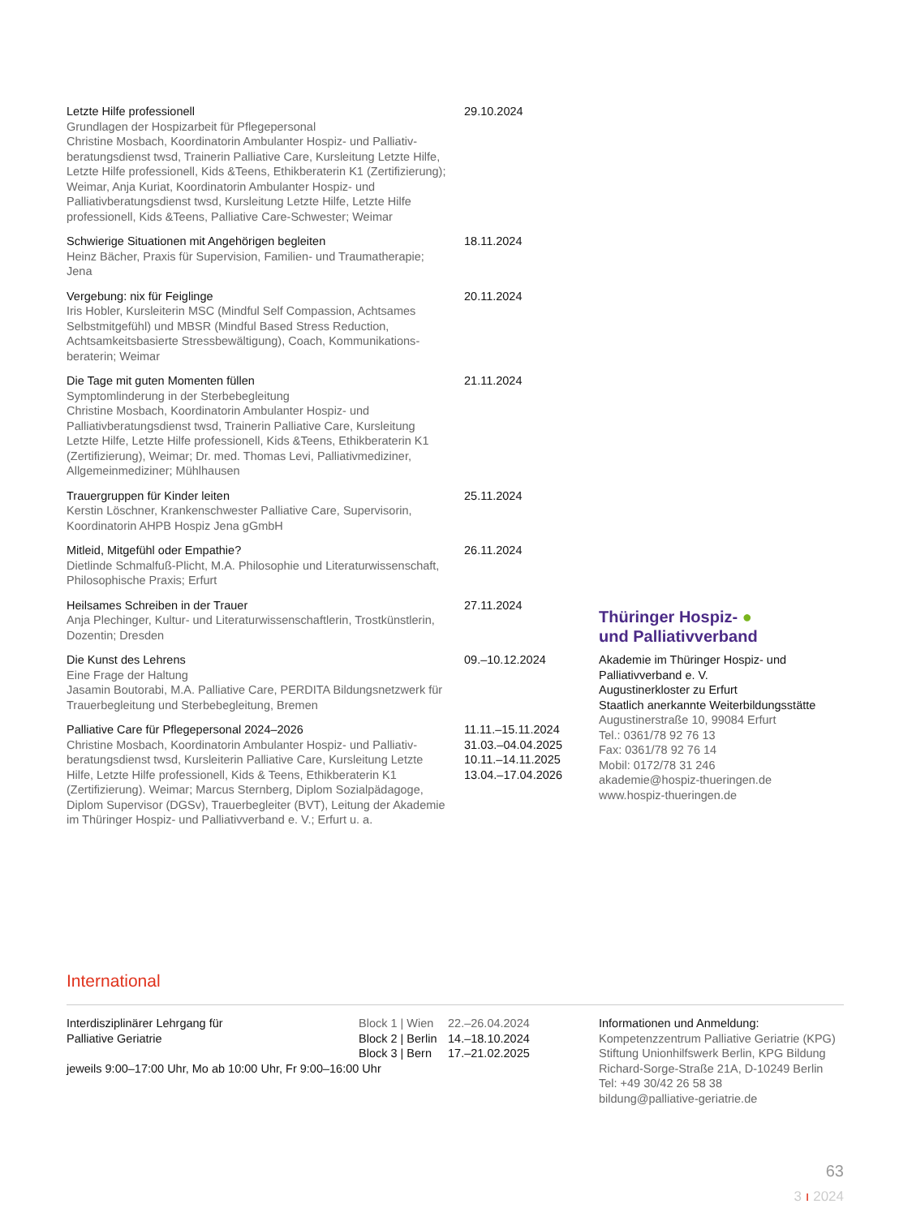Letzte Hilfe professionell
Grundlagen der Hospizarbeit für Pflegepersonal
Christine Mosbach, Koordinatorin Ambulanter Hospiz- und Palliativ­beratungsdienst twsd, Trainerin Palliative Care, Kursleitung Letzte Hilfe, Letzte Hilfe professionell, Kids &Teens, Ethikberaterin K1 (Zertifizierung); Weimar, Anja Kuriat, Koordinatorin Ambulanter Hospiz- und Palliativberatungsdienst twsd, Kursleitung Letzte Hilfe, Letzte Hilfe professionell, Kids &Teens, Palliative Care-Schwester; Weimar
29.10.2024
Schwierige Situationen mit Angehörigen begleiten
Heinz Bächer, Praxis für Supervision, Familien- und Traumatherapie; Jena
18.11.2024
Vergebung: nix für Feiglinge
Iris Hobler, Kursleiterin MSC (Mindful Self Compassion, Achtsames Selbstmitgefühl) und MBSR (Mindful Based Stress Reduction, Achtsamkeitsbasierte Stressbewältigung), Coach, Kommunikations­beraterin; Weimar
20.11.2024
Die Tage mit guten Momenten füllen
Symptomlinderung in der Sterbebegleitung
Christine Mosbach, Koordinatorin Ambulanter Hospiz- und Palliativberatungsdienst twsd, Trainerin Palliative Care, Kursleitung Letzte Hilfe, Letzte Hilfe professionell, Kids &Teens, Ethikberaterin K1 (Zertifizierung), Weimar; Dr. med. Thomas Levi, Palliativmediziner, Allgemein­mediziner; Mühlhausen
21.11.2024
Trauergruppen für Kinder leiten
Kerstin Löschner, Krankenschwester Palliative Care, Supervisorin, Koordinatorin AHPB Hospiz Jena gGmbH
25.11.2024
Mitleid, Mitgefühl oder Empathie?
Dietlinde Schmalfuß-Plicht, M.A. Philosophie und Literaturwissen­schaft, Philosophische Praxis; Erfurt
26.11.2024
Heilsames Schreiben in der Trauer
Anja Plechinger, Kultur- und Literaturwissenschaftlerin, Trostkünstlerin, Dozentin; Dresden
27.11.2024
Die Kunst des Lehrens
Eine Frage der Haltung
Jasamin Boutorabi, M.A. Palliative Care, PERDITA Bildungsnetzwerk für Trauerbegleitung und Sterbebegleitung, Bremen
09.–10.12.2024
Palliative Care für Pflegepersonal 2024–2026
Christine Mosbach, Koordinatorin Ambulanter Hospiz- und Palliativ­beratungsdienst twsd, Kursleiterin Palliative Care, Kursleitung Letzte Hilfe, Letzte Hilfe professionell, Kids & Teens, Ethikberaterin K1 (Zertifizierung). Weimar; Marcus Sternberg, Diplom Sozialpädagoge, Diplom Supervisor (DGSv), Trauerbegleiter (BVT), Leitung der Akademie im Thüringer Hospiz- und Palliativverband e. V.; Erfurt u. a.
11.11.–15.11.2024
31.03.–04.04.2025
10.11.–14.11.2025
13.04.–17.04.2026
Thüringer Hospiz- ●
und Palliativverband
Akademie im Thüringer Hospiz- und Palliativverband e. V.
Augustinerkloster zu Erfurt
Staatlich anerkannte Weiterbildungsstätte
Augustinerstraße 10, 99084 Erfurt
Tel.: 0361/78 92 76 13
Fax: 0361/78 92 76 14
Mobil: 0172/78 31 246
akademie@hospiz-thueringen.de
www.hospiz-thueringen.de
International
Interdisziplinärer Lehrgang für
Palliative Geriatrie
Block 1 | Wien
Block 2 | Berlin
Block 3 | Bern
22.–26.04.2024
14.–18.10.2024
17.–21.02.2025
Informationen und Anmeldung:
Kompetenzzentrum Palliative Geriatrie (KPG)
Stiftung Unionhilfswerk Berlin, KPG Bildung
Richard-Sorge-Straße 21A, D-10249 Berlin
Tel: +49 30/42 26 58 38
bildung@palliative-geriatrie.de
jeweils 9:00–17:00 Uhr, Mo ab 10:00 Uhr, Fr 9:00–16:00 Uhr
63
3 ı 2024